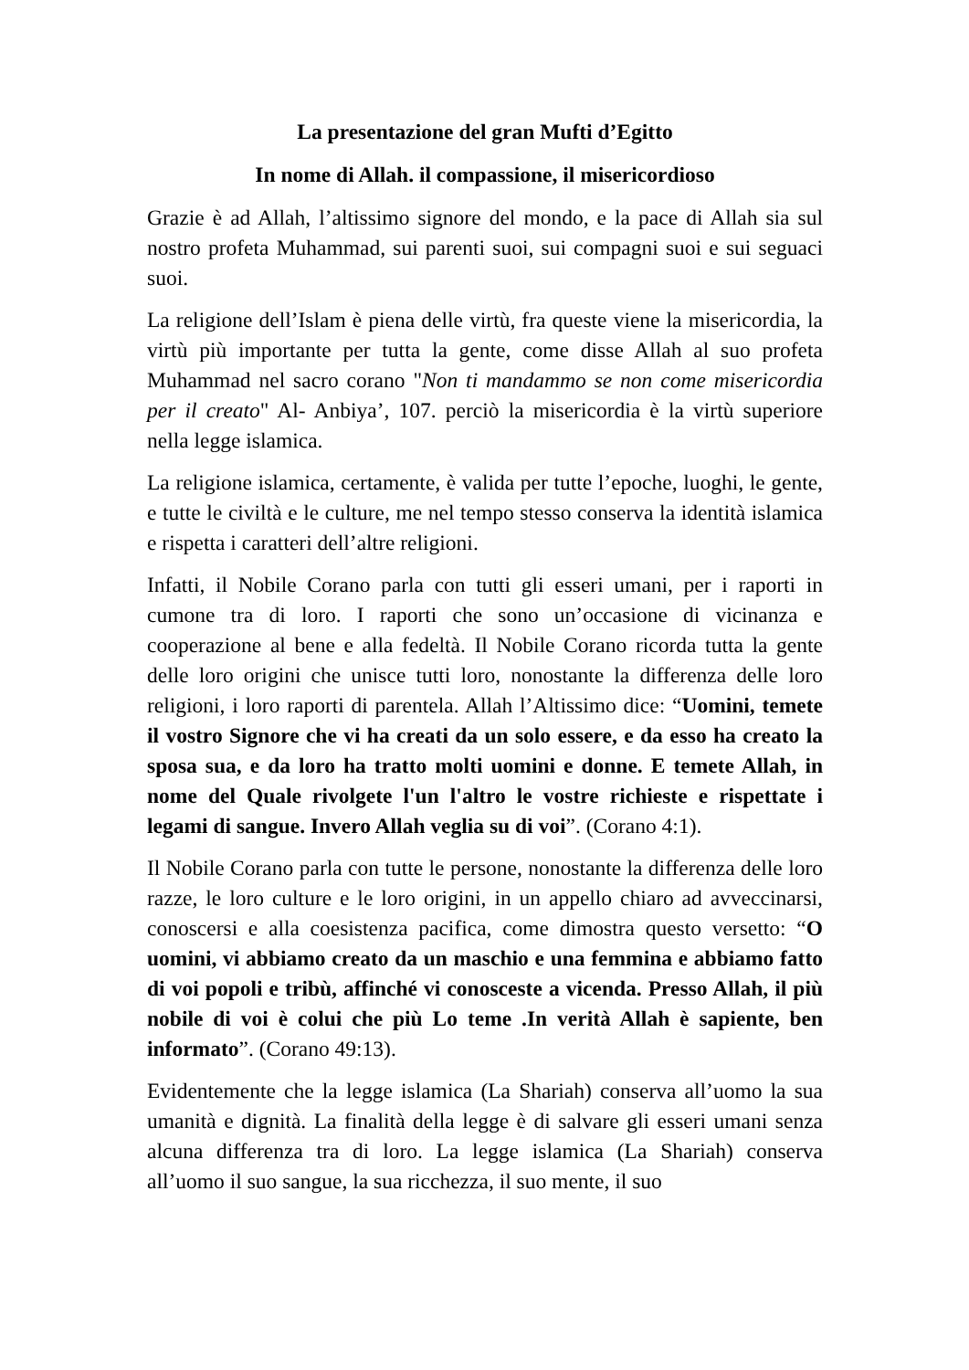La presentazione del gran Mufti d’Egitto
In nome di Allah. il compassione, il misericordioso
Grazie è ad Allah, l’altissimo signore del mondo, e la pace di Allah sia sul nostro profeta Muhammad, sui parenti suoi, sui compagni suoi e sui seguaci suoi.
La religione dell’Islam è piena delle virtù, fra queste viene la misericordia, la virtù più importante per tutta la gente, come disse Allah al suo profeta Muhammad nel sacro corano "Non ti mandammo se non come misericordia per il creato" Al- Anbiya’, 107. perciò la misericordia è la virtù superiore nella legge islamica.
La religione islamica, certamente, è valida per tutte l’epoche, luoghi, le gente, e tutte le civiltà e le culture, me nel tempo stesso conserva la identità islamica e rispetta i caratteri dell’altre religioni.
Infatti, il Nobile Corano parla con tutti gli esseri umani, per i raporti in cumone tra di loro. I raporti che sono un’occasione di vicinanza e cooperazione al bene e alla fedeltà. Il Nobile Corano ricorda tutta la gente delle loro origini che unisce tutti loro, nonostante la differenza delle loro religioni, i loro raporti di parentela. Allah l’Altissimo dice: “Uomini, temete il vostro Signore che vi ha creati da un solo essere, e da esso ha creato la sposa sua, e da loro ha tratto molti uomini e donne. E temete Allah, in nome del Quale rivolgete l'un l'altro le vostre richieste e rispettate i legami di sangue. Invero Allah veglia su di voi”. (Corano 4:1).
Il Nobile Corano parla con tutte le persone, nonostante la differenza delle loro razze, le loro culture e le loro origini, in un appello chiaro ad avveccinarsi, conoscersi e alla coesistenza pacifica, come dimostra questo versetto: “O uomini, vi abbiamo creato da un maschio e una femmina e abbiamo fatto di voi popoli e tribù, affinché vi conosceste a vicenda. Presso Allah, il più nobile di voi è colui che più Lo teme .In verità Allah è sapiente, ben informato”. (Corano 49:13).
Evidentemente che la legge islamica (La Shariah) conserva all’uomo la sua umanità e dignità. La finalità della legge è di salvare gli esseri umani senza alcuna differenza tra di loro. La legge islamica (La Shariah) conserva all’uomo il suo sangue, la sua ricchezza, il suo mente, il suo